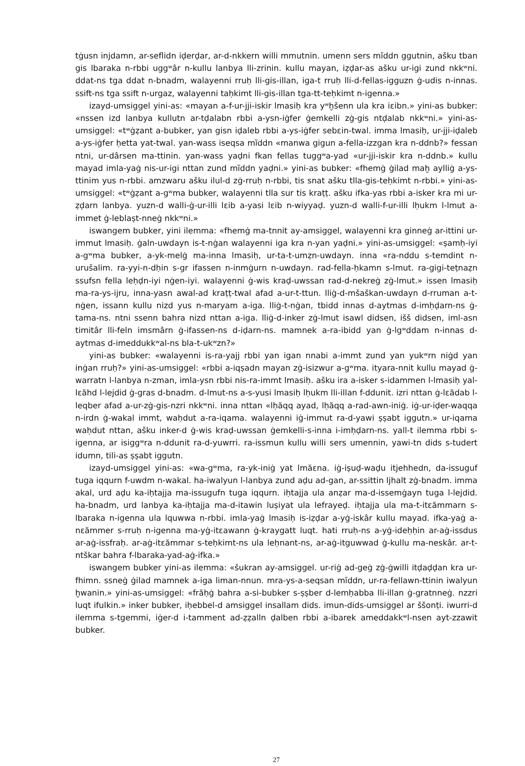tġusn injdamn, ar-seflidn iḍerḍar, ar-d-nkkern willi mmutnin. umenn sers mĭddn ggutnin, ašku tban gis lbaraka n-rbbi uggʷâr n-kullu lanbya lli-zrinin. kullu mayan, iẓḍar-as ašku ur-igi zund nkkʷni. ddat-ns tga ddat n-bnadm, walayenni rruḥ lli-gis-illan, iga-t rruḥ lli-d-fellas-igguzn ġ-udis n-innas. ssift-ns tga ssift n-urgaz, walayenni taḥkimt lli-gis-illan tga-tt-teḥkimt n-igenna.»
izayd-umsiggel yini-as: «mayan a-f-ur-jji-iskir lmasiḥ kra yʷḫšenn ula kra iɛibn.» yini-as bubker: «nssen izd lanbya kullutn ar-tḍalabn rbbi a-ysn-iġfer ġemkelli zġ-gis ntḍalab nkkʷni.» yini-as-umsiggel: «tʷġẓant a-bubker, yan gisn iḍaleb rbbi a-ys-iġfer sebɛin-twal. imma lmasiḥ, ur-jji-iḍaleb a-ys-iġfer ḥetta yat-twal. yan-wass iseqsa mĭddn «manwa gigun a-fella-izzgan kra n-ddnb?» fessan ntni, ur-dârsen ma-ttinin. yan-wass yaḍni fkan fellas tuggʷa-yad «ur-jji-iskir kra n-ddnb.» kullu mayad imla-yaġ nis-ur-igi nttan zund mĭddn yaḍni.» yini-as bubker: «fhemġ ġilad maḫ aylliġ a-ys-ttinim yus n-rbbi. amzwaru ašku ilul-d zġ-rruḥ n-rbbi, tis snat ašku tlla-gis-teḥkimt n-rbbi.» yini-as-umsiggel: «tʷġẓant a-gʷma bubker, walayenni tlla sur tis kraṭṭ. ašku ifka-yas rbbi a-isker kra mi ur-ẓḍarn lanbya. yuzn-d walli-ġ-ur-illi lɛib a-yasi lɛib n-wiyyaḍ. yuzn-d walli-f-ur-illi lḥukm l-lmut a-immet ġ-leblaṣt-nneġ nkkʷni.»
iswangem bubker, yini ilemma: «fhemġ ma-tnnit ay-amsiggel, walayenni kra ginneġ ar-ittini ur-immut lmasiḥ. ġaln-uwdayn is-t-nġan walayenni iga kra n-yan yaḍni.» yini-as-umsiggel: «ṣamḥ-iyi a-gʷma bubker, a-yk-melġ ma-inna lmasiḥ, ur-ta-t-umẓn-uwdayn. inna «ra-nddu s-temdint n-urušalim. ra-yyi-n-dḥin s-gr ifassen n-inmġurn n-uwdayn. rad-fella-ḥkamn s-lmut. ra-gigi-teṭnaẓn ssufsn fella leḥḍn-iyi nġen-iyi. walayenni ġ-wis kraḍ-uwssan rad-d-nekreġ zġ-lmut.» issen lmasiḥ ma-ra-ys-ijru, inna-yasn awal-ad kraṭṭ-twal afad a-ur-t-ttun. lliġ-d-mšaškan-uwdayn d-rruman a-t-nġen, issann kullu nizd yus n-maryam a-iga. lliġ-t-nġan, tbidd innas d-aytmas d-imḥḍarn-ns ġ-tama-ns. ntni ssenn bahra nizd nttan a-iga. lliġ-d-inker zġ-lmut isawl didsen, išš didsen, iml-asn timitâr lli-feln imsmârn ġ-ifassen-ns d-iḍarn-ns. mamnek a-ra-ibidd yan ġ-lgʷddam n-innas d-aytmas d-imeddukkʷal-ns bla-t-ukʷzn?»
yini-as bubker: «walayenni is-ra-yajj rbbi yan igan nnabi a-immt zund yan yukʷrn niġd yan inġan rruḥ?» yini-as-umsiggel: «rbbi a-iqṣadn mayan zġ-isizwur a-gʷma. ityara-nnit kullu mayad ġ-warratn l-lanbya n-zman, imla-ysn rbbi nis-ra-immt lmasiḥ. ašku ira a-isker s-idammen l-lmasiḥ yal-lɛăhd l-lejdid ġ-gras d-bnadm. d-lmut-ns a-s-yusi lmasiḥ lḥukm lli-illan f-ddunit. izri nttan ġ-lɛădab l-leqber afad a-ur-zġ-gis-nzri nkkʷni. inna nttan «lḥăqq ayad, lḥăqq a-rad-awn-iniġ. iġ-ur-iḍer-waqqa n-irdn ġ-wakal immt, waḥdut a-ra-iqama. walayenni iġ-immut ra-d-yawi ṣṣabt iggutn.» ur-iqama waḥdut nttan, ašku inker-d ġ-wis kraḍ-uwssan ġemkelli-s-inna i-imḥḍarn-ns. yall-t ilemma rbbi s-igenna, ar isiggʷra n-ddunit ra-d-yuwrri. ra-issmun kullu willi sers umennin, yawi-tn dids s-tudert idumn, tili-as ṣṣabt iggutn.
izayd-umsiggel yini-as: «wa-gʷma, ra-yk-iniġ yat lmăɛna. iġ-iṣuḍ-waḍu itjehhedn, da-issuguf tuga iqqurn f-uwdm n-wakal. ha-iwalyun l-lanbya zund aḍu ad-gan, ar-ssittin ljhalt zġ-bnadm. imma akal, urd aḍu ka-iḥtajja ma-issugufn tuga iqqurn. iḥtajja ula anẓar ma-d-issemġayn tuga l-lejdid. ha-bnadm, urd lanbya ka-iḥtajja ma-d-itawin luṣiyat ula lefrayeḍ. iḥtajja ula ma-t-itɛămmarn s-lbaraka n-igenna ula lquwwa n-rbbi. imla-yaġ lmasiḥ is-iẓḍar a-yġ-iskâr kullu mayad. ifka-yaġ a-nɛămmer s-rruḥ n-igenna ma-yġ-itɛawann ġ-kraygatt luqt. hati rruḥ-ns a-yġ-ideḥḥin ar-aġ-issdus ar-aġ-issfraḥ. ar-aġ-itɛămmar s-teḥkimt-ns ula leḥnant-ns, ar-aġ-itguwwad ġ-kullu ma-neskâr. ar-t-ntškar bahra f-lbaraka-yad-aġ-ifka.»
iswangem bubker yini-as ilemma: «šukran ay-amsiggel. ur-riġ ad-geġ zġ-ġwilli itḍaḍḍan kra ur-fhimn. ssneġ ġilad mamnek a-iga liman-nnun. mra-ys-a-seqsan mĭddn, ur-ra-fellawn-ttinin iwalyun ḫwanin.» yini-as-umsiggel: «frăḥġ bahra a-si-bubker s-ṣṣber d-lemḥabba lli-illan ġ-gratnneġ. nzzri luqt ifulkin.» inker bubker, iḥebbel-d amsiggel insallam dids. imun-dids-umsiggel ar ššonṭi. iwurri-d ilemma s-tgemmi, iġer-d i-tamment ad-ẓẓalln ḍalben rbbi a-ibarek ameddakkʷl-nsen ayt-zzawit bubker.
27